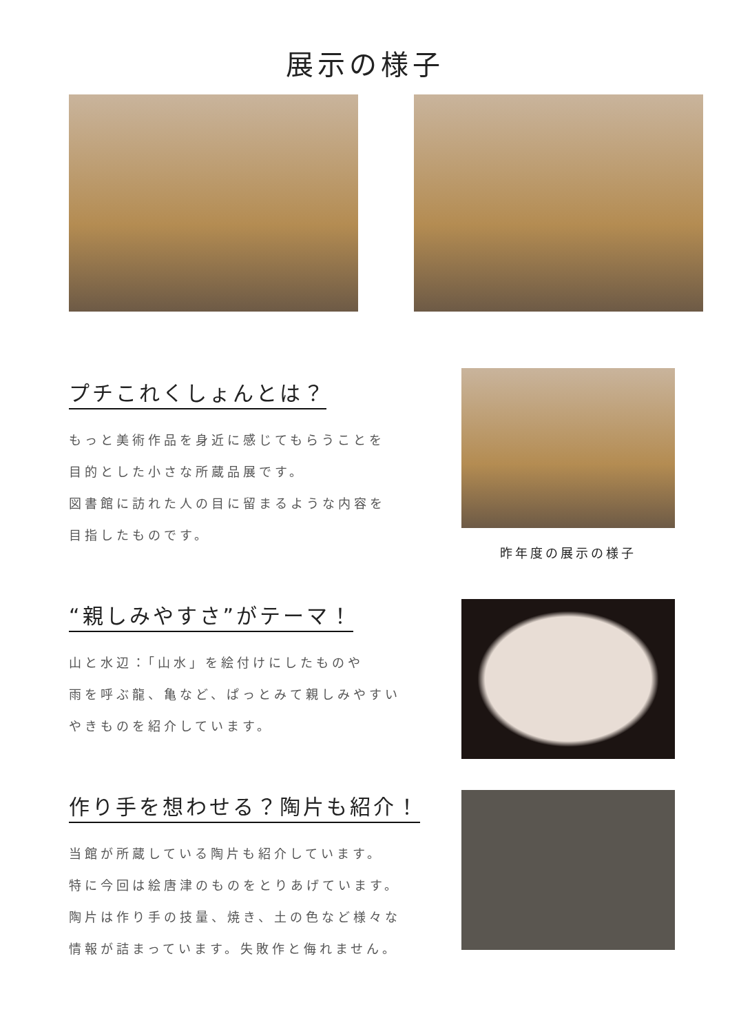展示の様子
プチこれくしょんとは？
もっと美術作品を身近に感じてもらうことを
目的とした小さな所蔵品展です。
図書館に訪れた人の目に留まるような内容を
目指したものです。
昨年度の展示の様子
“親しみやすさ”がテーマ！
山と水辺：「山水」を絵付けにしたものや
雨を呼ぶ龍、亀など、ぱっとみて親しみやすい
やきものを紹介しています。
作り手を想わせる？陶片も紹介！
当館が所蔵している陶片も紹介しています。
特に今回は絵唐津のものをとりあげています。
陶片は作り手の技量、焼き、土の色など様々な
情報が詰まっています。失敗作と侮れません。